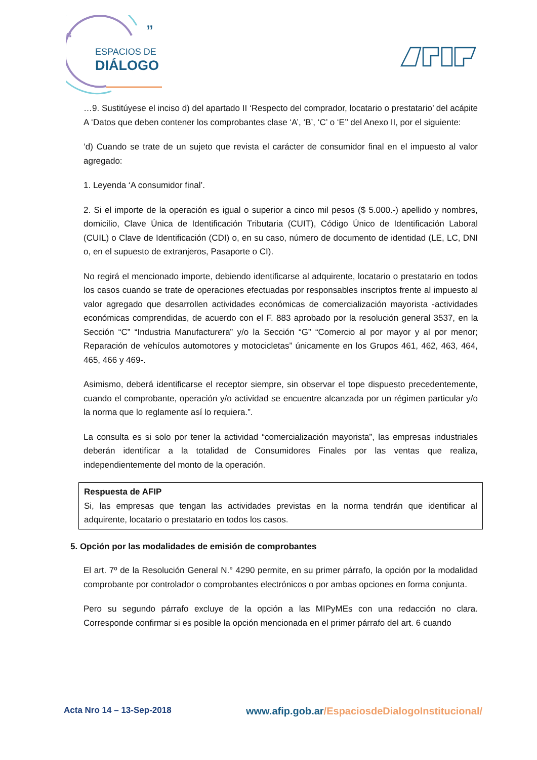“
”
ESPACIOS DE
DIÁLOGO
…9. Sustitúyese el inciso d) del apartado II ‘Respecto del comprador, locatario o prestatario’ del acápite A ‘Datos que deben contener los comprobantes clase ‘A’, ‘B’, ‘C’ o ‘E’’ del Anexo II, por el siguiente:
‘d) Cuando se trate de un sujeto que revista el carácter de consumidor final en el impuesto al valor agregado:
1. Leyenda ‘A consumidor final’.
2. Si el importe de la operación es igual o superior a cinco mil pesos ($ 5.000.-) apellido y nombres, domicilio, Clave Única de Identificación Tributaria (CUIT), Código Único de Identificación Laboral (CUIL) o Clave de Identificación (CDI) o, en su caso, número de documento de identidad (LE, LC, DNI o, en el supuesto de extranjeros, Pasaporte o CI).
No regirá el mencionado importe, debiendo identificarse al adquirente, locatario o prestatario en todos los casos cuando se trate de operaciones efectuadas por responsables inscriptos frente al impuesto al valor agregado que desarrollen actividades económicas de comercialización mayorista -actividades económicas comprendidas, de acuerdo con el F. 883 aprobado por la resolución general 3537, en la Sección “C” “Industria Manufacturera” y/o la Sección “G” “Comercio al por mayor y al por menor; Reparación de vehículos automotores y motocicletas” únicamente en los Grupos 461, 462, 463, 464, 465, 466 y 469-.
Asimismo, deberá identificarse el receptor siempre, sin observar el tope dispuesto precedentemente, cuando el comprobante, operación y/o actividad se encuentre alcanzada por un régimen particular y/o la norma que lo reglamente así lo requiera.”.
La consulta es si solo por tener la actividad “comercialización mayorista”, las empresas industriales deberán identificar a la totalidad de Consumidores Finales por las ventas que realiza, independientemente del monto de la operación.
Respuesta de AFIP
Si, las empresas que tengan las actividades previstas en la norma tendrán que identificar al adquirente, locatario o prestatario en todos los casos.
5. Opción por las modalidades de emisión de comprobantes
El art. 7º de la Resolución General N.° 4290 permite, en su primer párrafo, la opción por la modalidad comprobante por controlador o comprobantes electrónicos o por ambas opciones en forma conjunta.
Pero su segundo párrafo excluye de la opción a las MIPyMEs con una redacción no clara. Corresponde confirmar si es posible la opción mencionada en el primer párrafo del art. 6 cuando
Acta Nro 14 – 13-Sep-2018
www.afip.gob.ar/EspaciosdeDialogoInstitucional/